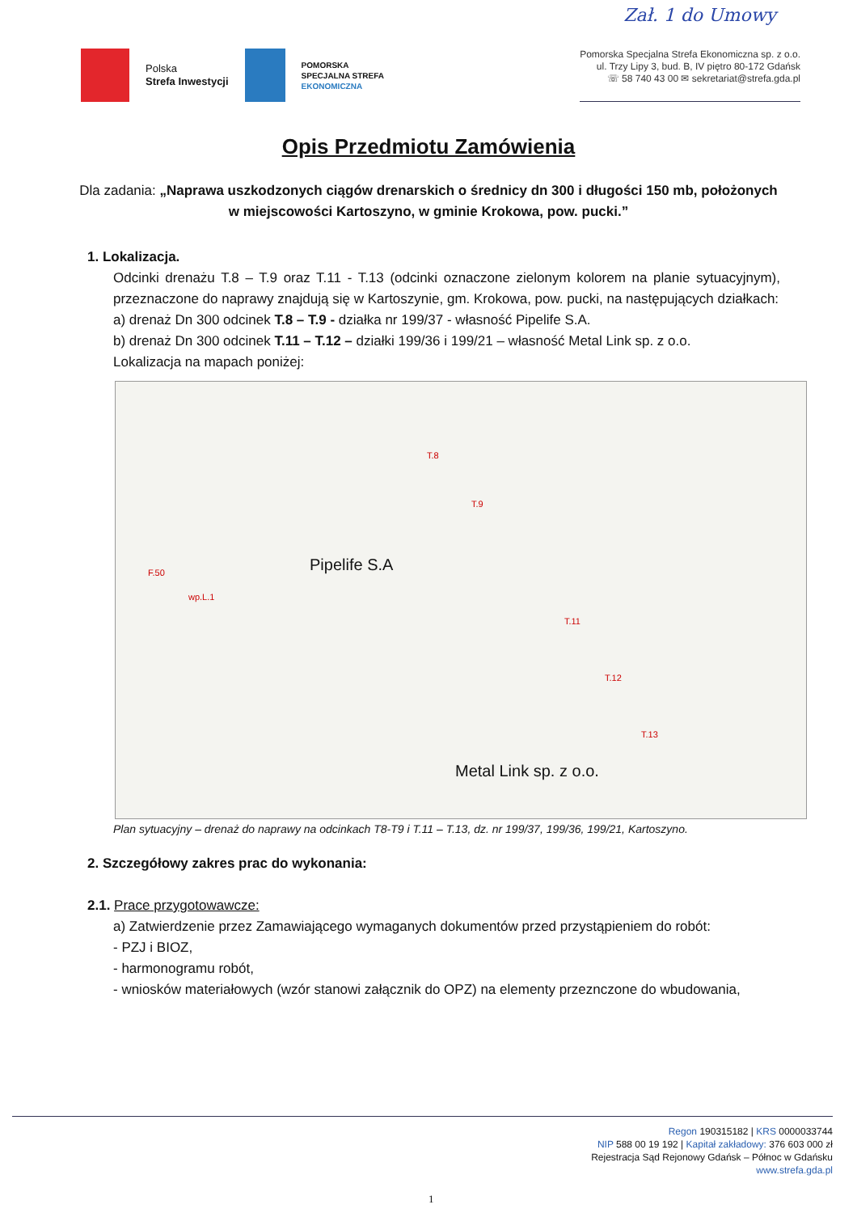Zał. 1 do Umowy
Polska
Strefa Inwestycji
POMORSKA
SPECJALNA STREFA
EKONOMICZNA
Pomorska Specjalna Strefa Ekonomiczna sp. z o.o.
ul. Trzy Lipy 3, bud. B, IV piętro 80-172 Gdańsk
☏ 58 740 43 00 ✉ sekretariat@strefa.gda.pl
Opis Przedmiotu Zamówienia
Dla zadania: „Naprawa uszkodzonych ciągów drenarskich o średnicy dn 300 i długości 150 mb, położonych w miejscowości Kartoszyno, w gminie Krokowa, pow. pucki.”
1. Lokalizacja.
Odcinki drenażu T.8 – T.9 oraz T.11 - T.13 (odcinki oznaczone zielonym kolorem na planie sytuacyjnym), przeznaczone do naprawy znajdują się w Kartoszynie, gm. Krokowa, pow. pucki, na następujących działkach:
a) drenaż Dn 300 odcinek T.8 – T.9 - działka nr 199/37 - własność Pipelife S.A.
b) drenaż Dn 300 odcinek T.11 – T.12 – działki 199/36 i 199/21 – własność Metal Link sp. z o.o.
Lokalizacja na mapach poniżej:
Pipelife S.A
Metal Link sp. z o.o.
T.8
T.9
T.11
T.12
T.13
F.50
wp.L.1
Plan sytuacyjny – drenaż do naprawy na odcinkach T8-T9 i T.11 – T.13, dz. nr 199/37, 199/36, 199/21, Kartoszyno.
2. Szczegółowy zakres prac do wykonania:
2.1. Prace przygotowawcze:
a) Zatwierdzenie przez Zamawiającego wymaganych dokumentów przed przystąpieniem do robót:
- PZJ i BIOZ,
- harmonogramu robót,
- wniosków materiałowych (wzór stanowi załącznik do OPZ) na elementy przeznczone do wbudowania,
Regon 190315182 | KRS 0000033744
NIP 588 00 19 192 | Kapitał zakładowy: 376 603 000 zł
Rejestracja Sąd Rejonowy Gdańsk – Północ w Gdańsku
www.strefa.gda.pl
1